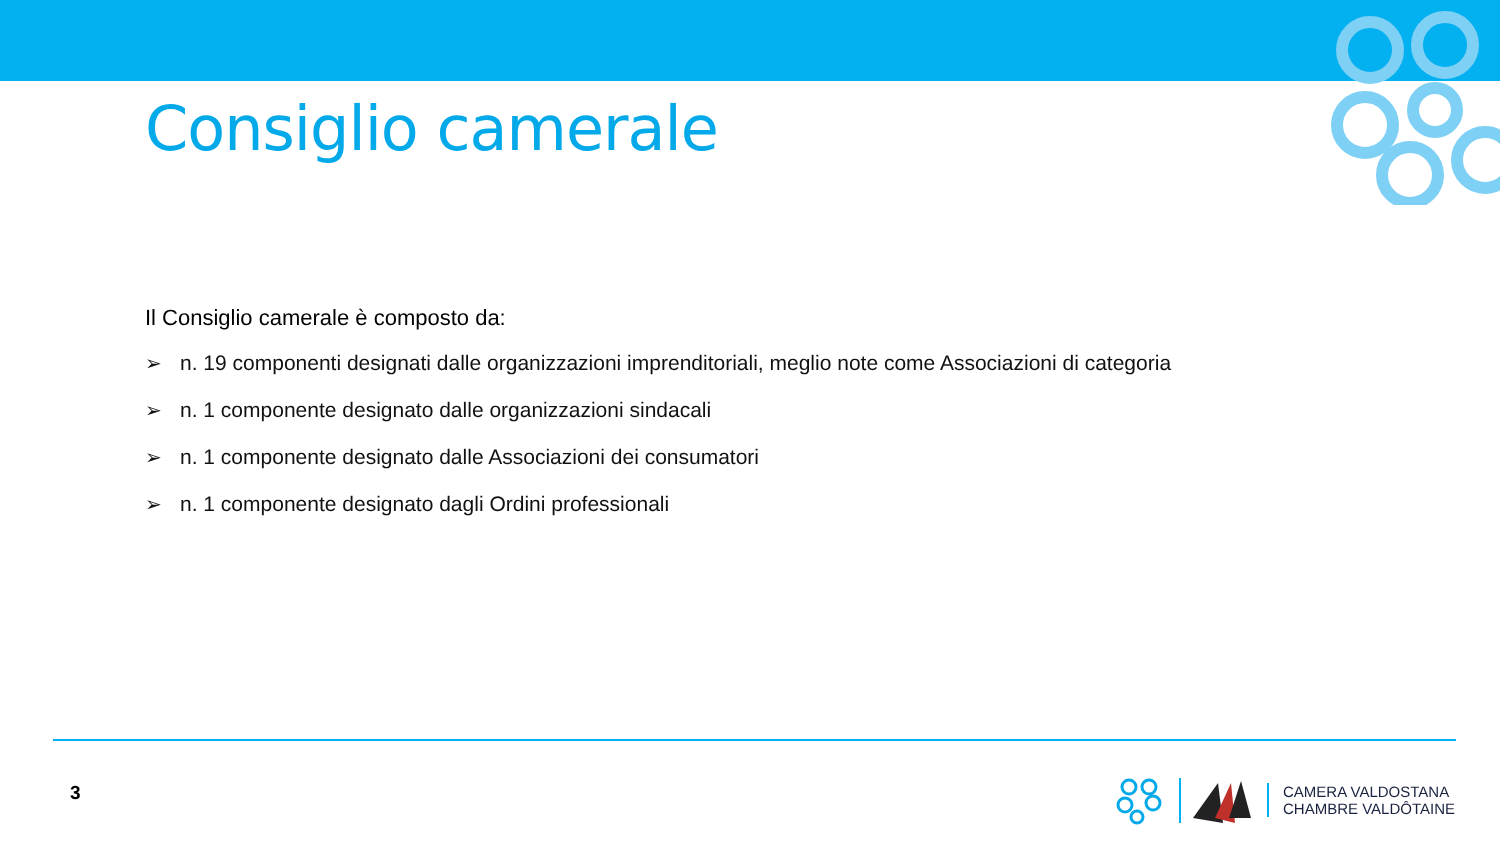Consiglio camerale
Il Consiglio camerale è composto da:
➢ n. 19 componenti designati dalle organizzazioni imprenditoriali, meglio note come Associazioni di categoria
➢ n. 1 componente designato dalle organizzazioni sindacali
➢ n. 1 componente designato dalle Associazioni dei consumatori
➢ n. 1 componente designato dagli Ordini professionali
3
CAMERA VALDOSTANA
CHAMBRE VALDÔTAINE